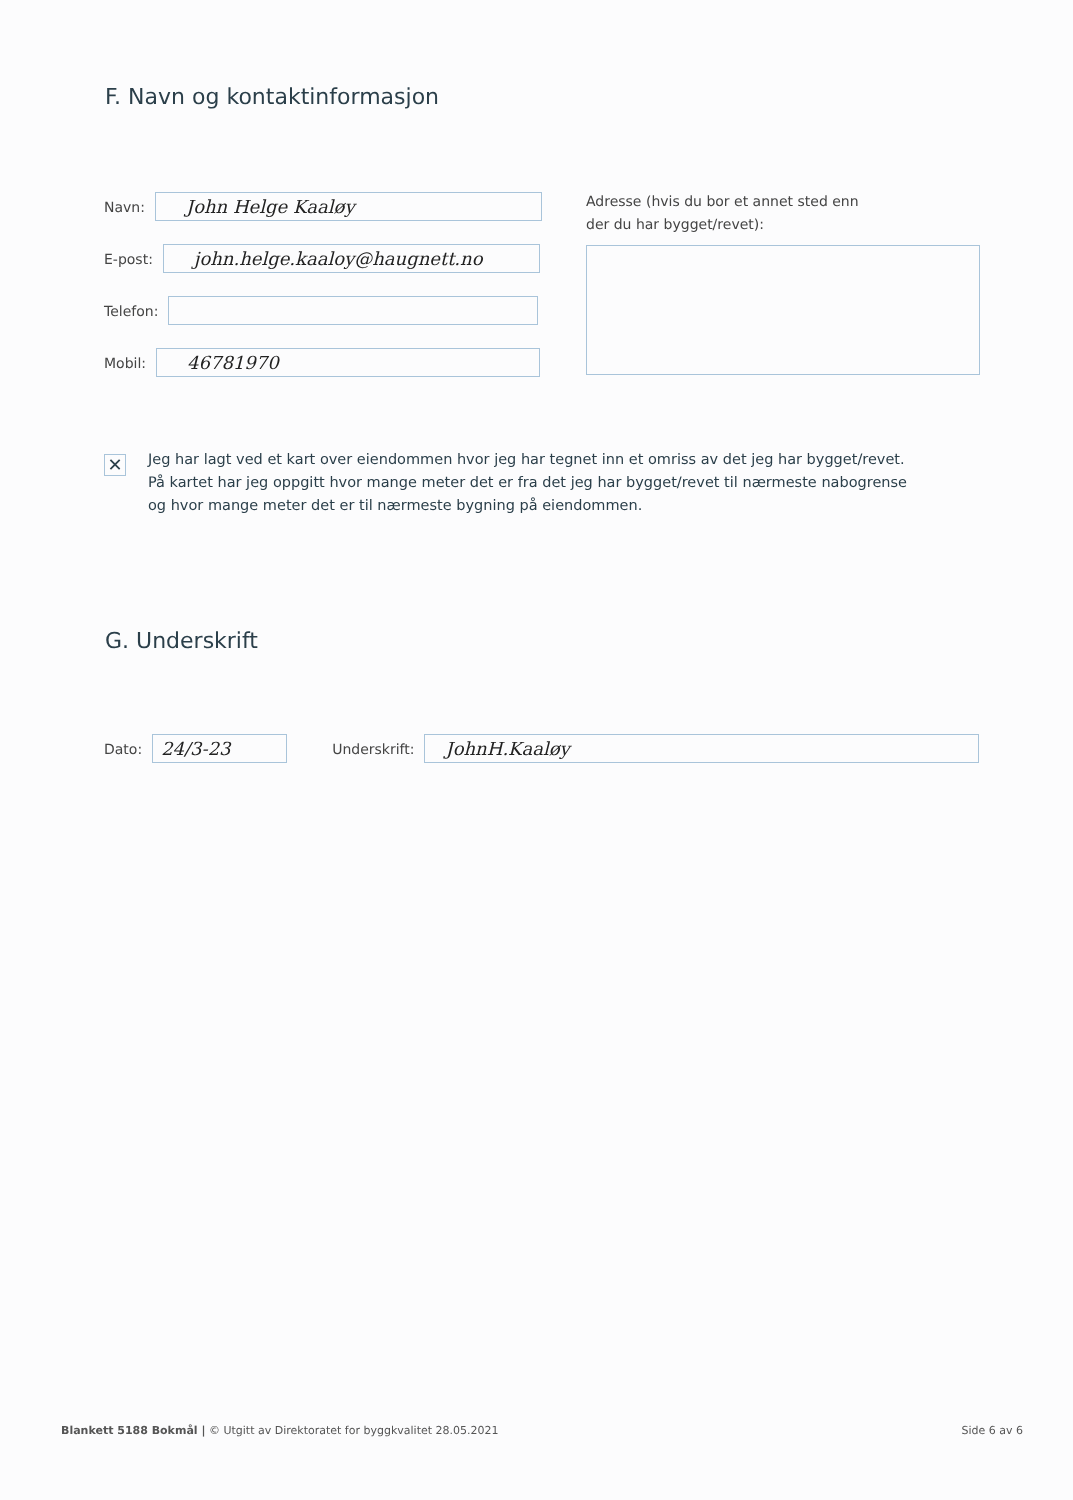F. Navn og kontaktinformasjon
Navn:
John Helge Kaaløy
E-post:
john.helge.kaaloy@haugnett.no
Telefon:
Mobil:
46781970
Adresse (hvis du bor et annet sted enn der du har bygget/revet):
✕
Jeg har lagt ved et kart over eiendommen hvor jeg har tegnet inn et omriss av det jeg har bygget/revet. På kartet har jeg oppgitt hvor mange meter det er fra det jeg har bygget/revet til nærmeste nabogrense og hvor mange meter det er til nærmeste bygning på eiendommen.
G. Underskrift
Dato:
24/3-23
Underskrift:
JohnH.Kaaløy
Blankett 5188 Bokmål | © Utgitt av Direktoratet for byggkvalitet 28.05.2021 Side 6 av 6